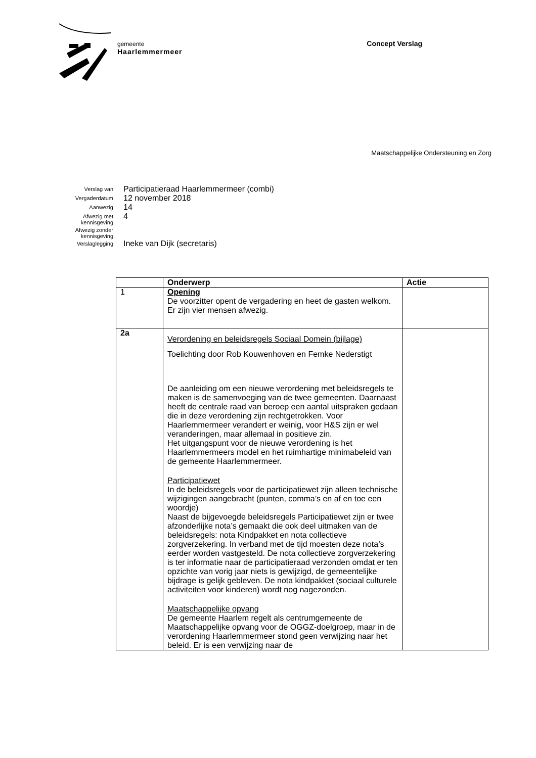gemeente
Haarlemmermeer
Concept Verslag
Maatschappelijke Ondersteuning en Zorg
| Verslag van | Participatieraad Haarlemmermeer (combi) |
| Vergaderdatum | 12 november 2018 |
| Aanwezig | 14 |
| Afwezig met kennisgeving | 4 |
| Afwezig zonder kennisgeving | |
| Verslaglegging | Ineke van Dijk (secretaris) |
| | Onderwerp | Actie |
| --- | --- | --- |
| 1 | Opening De voorzitter opent de vergadering en heet de gasten welkom. Er zijn vier mensen afwezig. | |
| 2a | Verordening en beleidsregels Sociaal Domein (bijlage) Toelichting door Rob Kouwenhoven en Femke Nederstigt De aanleiding om een nieuwe verordening met beleidsregels te maken is de samenvoeging van de twee gemeenten. Daarnaast heeft de centrale raad van beroep een aantal uitspraken gedaan die in deze verordening zijn rechtgetrokken. Voor Haarlemmermeer verandert er weinig, voor H&S zijn er wel veranderingen, maar allemaal in positieve zin. Het uitgangspunt voor de nieuwe verordening is het Haarlemmermeers model en het ruimhartige minimabeleid van de gemeente Haarlemmermeer. Participatiewet In de beleidsregels voor de participatiewet zijn alleen technische wijzigingen aangebracht (punten, comma’s en af en toe een woordje) Naast de bijgevoegde beleidsregels Participatiewet zijn er twee afzonderlijke nota’s gemaakt die ook deel uitmaken van de beleidsregels: nota Kindpakket en nota collectieve zorgverzekering. In verband met de tijd moesten deze nota’s eerder worden vastgesteld. De nota collectieve zorgverzekering is ter informatie naar de participatieraad verzonden omdat er ten opzichte van vorig jaar niets is gewijzigd, de gemeentelijke bijdrage is gelijk gebleven. De nota kindpakket (sociaal culturele activiteiten voor kinderen) wordt nog nagezonden. Maatschappelijke opvang De gemeente Haarlem regelt als centrumgemeente de Maatschappelijke opvang voor de OGGZ-doelgroep, maar in de verordening Haarlemmermeer stond geen verwijzing naar het beleid. Er is een verwijzing naar de | |